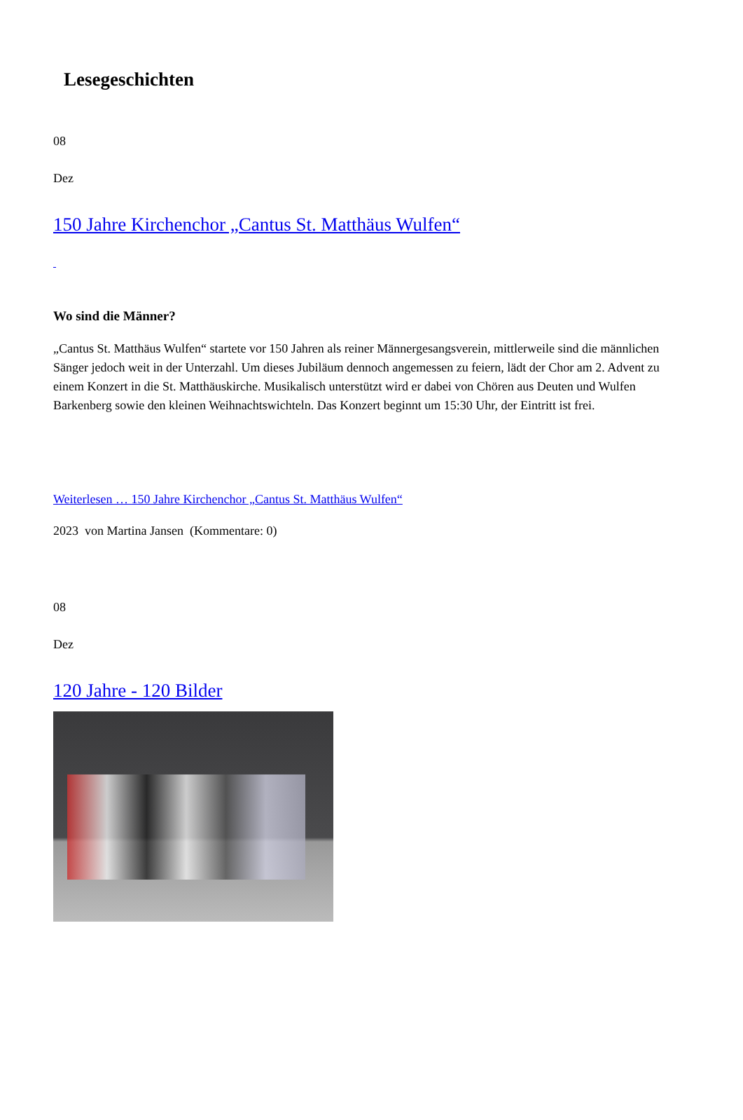Lesegeschichten
08
Dez
150 Jahre Kirchenchor „Cantus St. Matthäus Wulfen“
Wo sind die Männer?
„Cantus St. Matthäus Wulfen“ startete vor 150 Jahren als reiner Männergesangsverein, mittlerweile sind die männlichen Sänger jedoch weit in der Unterzahl. Um dieses Jubiläum dennoch angemessen zu feiern, lädt der Chor am 2. Advent zu einem Konzert in die St. Matthäuskirche. Musikalisch unterstützt wird er dabei von Chören aus Deuten und Wulfen Barkenberg sowie den kleinen Weihnachtswichteln. Das Konzert beginnt um 15:30 Uhr, der Eintritt ist frei.
Weiterlesen … 150 Jahre Kirchenchor „Cantus St. Matthäus Wulfen“
2023 von Martina Jansen (Kommentare: 0)
08
Dez
120 Jahre - 120 Bilder